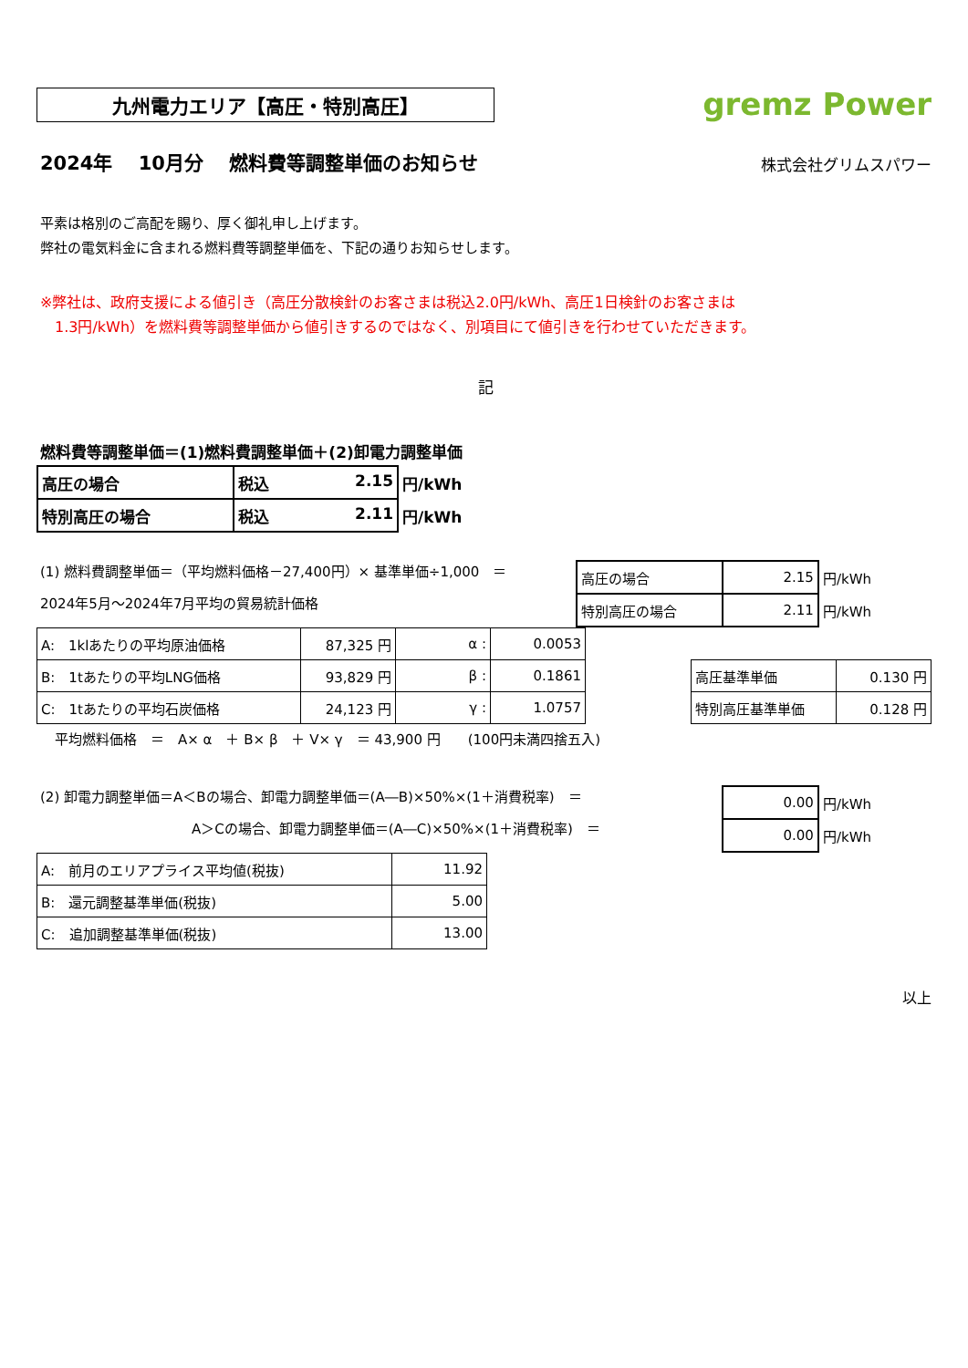九州電力エリア【高圧・特別高圧】
gremz Power
2024年　 10月分　 燃料費等調整単価のお知らせ
株式会社グリムスパワー
平素は格別のご高配を賜り、厚く御礼申し上げます。
弊社の電気料金に含まれる燃料費等調整単価を、下記の通りお知らせします。
※弊社は、政府支援による値引き（高圧分散検針のお客さまは税込2.0円/kWh、高圧1日検針のお客さまは
　1.3円/kWh）を燃料費等調整単価から値引きするのではなく、別項目にて値引きを行わせていただきます。
記
燃料費等調整単価＝(1)燃料費調整単価＋(2)卸電力調整単価
| 高圧の場合 | 税込 2.15 | 円/kWh |
| 特別高圧の場合 | 税込 2.11 | 円/kWh |
(1) 燃料費調整単価＝（平均燃料価格－27,400円）× 基準単価÷1,000　＝
2024年5月～2024年7月平均の貿易統計価格
| 高圧の場合 | 2.15 | 円/kWh |
| 特別高圧の場合 | 2.11 | 円/kWh |
| A: 1klあたりの平均原油価格 | 87,325 円 | α : | 0.0053 |
| B: 1tあたりの平均LNG価格 | 93,829 円 | β : | 0.1861 |
| C: 1tあたりの平均石炭価格 | 24,123 円 | γ : | 1.0757 |
| 高圧基準単価 | 0.130 円 |
| 特別高圧基準単価 | 0.128 円 |
平均燃料価格　＝　A× α　＋ B× β　＋ V× γ　＝ 43,900 円　　(100円未満四捨五入)
(2) 卸電力調整単価＝A＜Bの場合、卸電力調整単価＝(A―B)×50%×(1＋消費税率)　＝
A＞Cの場合、卸電力調整単価＝(A―C)×50%×(1＋消費税率)　＝
| 0.00 | 円/kWh |
| 0.00 | 円/kWh |
| A: 前月のエリアプライス平均値(税抜) | 11.92 |
| B: 還元調整基準単価(税抜) | 5.00 |
| C: 追加調整基準単価(税抜) | 13.00 |
以上